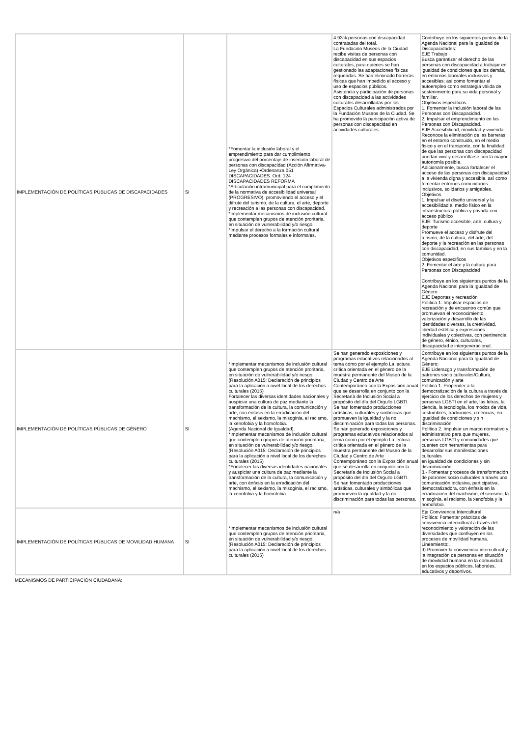| IMPLEMENTACIÓN DE POLÍTICAS PÚBLICAS DE DISCAPACIDADES | SI | *Fomentar la inclusión laboral y el emprendimiento para dar cumplimiento progresivo del porcentaje de inserción laboral de personas con discapacidad (Acción Afirmativa- Ley Orgánica) •Ordenanza 051 DISCAPACIDADES. Ord. 124 DISCAPACIDADES REFORMA *Articulación intramunicipal para el cumplimiento de la normativa de accesibilidad universal (PROGRESIVO), promoviendo el acceso y el difrute del turismo, de la cultura, el arte, deporte y recreación a las personas con discapacidad. *Implementar mecanismos de inclusión cultural que contemplen grupos de atención proritaria, en situación de vulnerabilidad y/o riesgo. *Impulsar el derecho a la formación cultural mediante procesos formales e informales. | 4.93% personas con discapacidad contratadas del total. La Fundación Museos de la Ciudad recibe visitas de personas con discapacidad en sus espacios culturales, para quienes se han gestionado las adaptaciones físicas requeridas. Se han eliminado barreras físicas que han impedido el acceso y uso de espacios públicos. Asistencia y participación de personas con discapacidad a las actividades culturales desarrolladas por los Espacios Culturales administrados por la Fundación Museos de la Ciudad. Se ha promovido la participación activa de personas con discapacidad en actividades culturales. | Contribuye en los siguientes puntos de la Agenda Nacional para la Igualdad de Discapacidades: EJE Trabajo Busca garantizar el derecho de las personas con discapacidad a trabajar en igualdad de condiciones que los demás, en entornos laborales inclusivos y accesibles; así como fomentar el autoempleo como estrategia válida de sostenimiento para su vida personal y familiar. Objetivos específicos: 1. Fomentar la inclusión laboral de las Personas con Discapacidad. 2. Impulsar el emprendimiento en las Personas con Discapacidad. EJE Accesibilidad, movilidad y vivienda Reconoce la eliminación de las barreras en el entorno construido, en el medio físico y en el transporte, con la finalidad de que las personas con discapacidad puedan vivir y desarrollarse con la mayor autonomía posible. Adicionalmente, busca fortalecer el acceso de las personas con discapacidad a la vivienda digna y accesible, así como fomentar entornos comunitarios inclusivos, solidarios y amigables. Objetivos 1. Impulsar el diseño universal y la accesibilidad al medio físico en la infraestructura pública y privada con acceso público EJE: Turismo accesible, arte, cultura y deporte Promueve el acceso y disfrute del turismo, de la cultura, del arte, del deporte y la recreación en las personas con discapacidad, en sus familias y en la comunidad. Objetivos específicos 2. Fomentar el arte y la cultura para Personas con Discapacidad Contribuye en los siguientes puntos de la Agenda Nacional para la Igualdad de Género EJE Deportes y recreación Política 1: Impulsar espacios de recreación y de encuentro común que promuevan el reconocimiento, valorización y desarrollo de las identidades diversas, la creatividad, libertad estética y expresiones individuales y colectivas, con pertinencia de género, étnico, culturales, discapacidad e intergeneracional. |
| IMPLEMENTACIÓN DE POLÍTICAS PÚBLICAS DE GÉNERO | SI | *Implementar mecanismos de inclusión cultural que contemplen grupos de atención proritaria, en situación de vulnerabilidad y/o riesgo. (Resolución A015: Declaración de principios para la aplicación a nivel local de los derechos culturales (2015) Fortalecer las diversas identidades nacionales y auspiciar una cultura de paz mediante la transformación de la cultura, la comunicación y arte, con énfasis en la erradicación del machismo, el sexismo, la misoginia, el racismo, la xenofobia y la homofobia. (Agenda Nacional de Igualdad). *Implementar mecanismos de inclusión cultural que contemplen grupos de atención prioritaria, en situación de vulnerabilidad y/o riesgo. (Resolución A015: Declaración de principios para la aplicación a nivel local de los derechos culturales (2015) *Fortalecer las diversas identidades nacionales y auspiciar una cultura de paz mediante la transformación de la cultura, la comunicación y arte, con énfasis en la erradicación del machismo, el sexismo, la misoginia, el racismo, la xenofobia y la homofobia. | Se han generado exposiciones y programas educativos relacionados al tema como por el ejemplo La lectura crítica orientada en el género de la muestra permanente del Museo de la Ciudad y Centro de Arte Contemporáneo con la Exposición anual que se desarrolla en conjunto con la Secretaría de Inclusión Social a propósito del día del Orgullo LGBTI. Se han fomentado producciones artísticas, culturales y simbólicas que promueven la igualdad y la no discriminación para todas las personas. Se han generado exposiciones y programas educativos relacionados al tema como por el ejemplo La lectura crítica orientada en el género de la muestra permanente del Museo de la Ciudad y Centro de Arte Contemporáneo con la Exposición anual que se desarrolla en conjunto con la Secretaría de Inclusión Social a propósito del día del Orgullo LGBTI. Se han fomentado producciones artísticas, culturales y simbólicas que promueven la igualdad y la no discriminación para todas las personas. | Contribuye en los siguientes puntos de la Agenda Nacional para la Igualdad de Género: EJE Liderazgo y transformación de patrones socio culturales/Cultura, comunicación y arte Política 1. Propender a la democratización de la cultura a través del ejercicio de los derechos de mujeres y personas LGBTI en el arte, las letras, la ciencia, la tecnología, los modos de vida, costumbres, tradiciones, creencias, en igualdad de condiciones y sin discriminación. Política 2. Impulsar un marco normativo y administrativo para que mujeres, personas LGBTI y comunidades que cuenten con herramientas para desarrollar sus manifestaciones culturales en igualdad de condiciones y sin discriminación. 3.- Fomentar procesos de transformación de patrones socio culturales a través una comunicación inclusiva, participativa, democratizadora, con énfasis en la erradicación del machismo, el sexismo, la misoginia, el racismo, la xenofobia y la homofobia. |
| IMPLEMENTACIÓN DE POLÍTICAS PÚBLICAS DE MOVILIDAD HUMANA | SI | *Implementar mecanismos de inclusión cultural que contemplen grupos de atención prioritaria, en situación de vulnerabilidad y/o riesgo. (Resolución A015: Declaración de principios para la aplicación a nivel local de los derechos culturales (2015) | n/a | Eje Convivencia Intercultural Política: Fomentar prácticas de convivencia intercultural a través del reconocimiento y valoración de las diversidades que confluyen en los procesos de movilidad humana. Lineamiento:. d) Promover la convivencia intercultural y la integración de personas en situación de movilidad humana en la comunidad, en los espacios públicos, laborales, educativos y deportivos. |
MECANISMOS DE PARTICIPACION CIUDADANA: